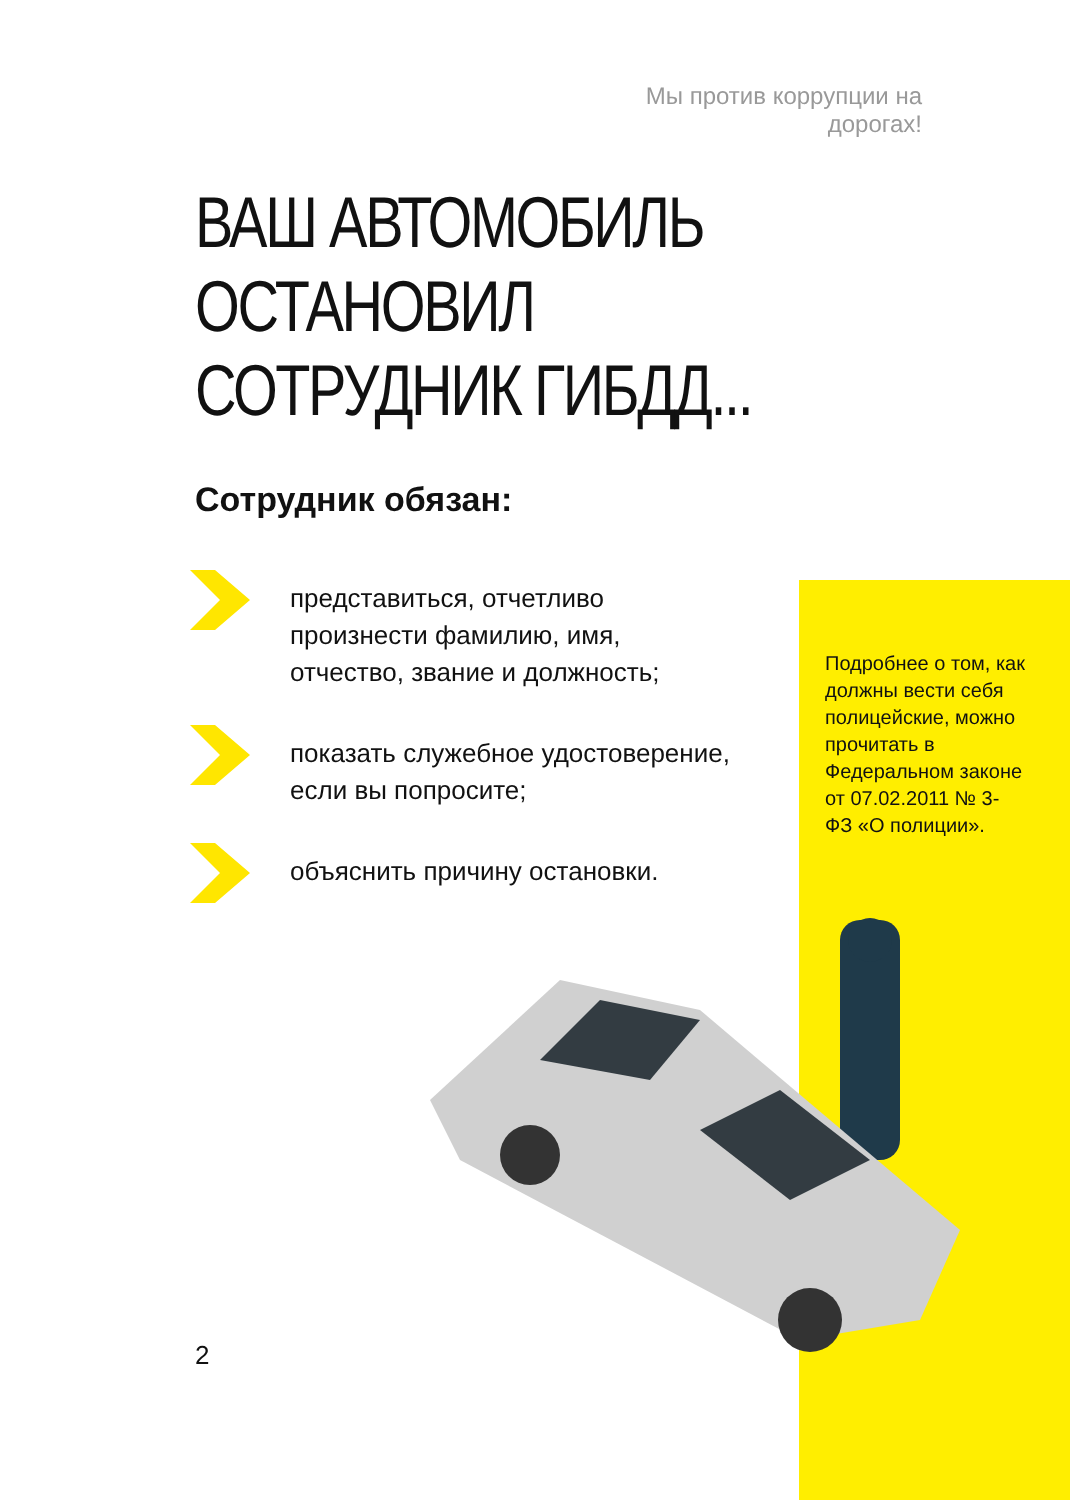Мы против коррупции на дорогах!
ВАШ АВТОМОБИЛЬ ОСТАНОВИЛ
СОТРУДНИК ГИБДД...
Сотрудник обязан:
представиться, отчетливо произнести фамилию, имя, отчество, звание и должность;
показать служебное удостоверение, если вы попросите;
объяснить причину остановки.
Подробнее о том, как должны вести себя полицейские, можно прочитать в Федеральном законе от 07.02.2011 № 3-ФЗ «О полиции».
2